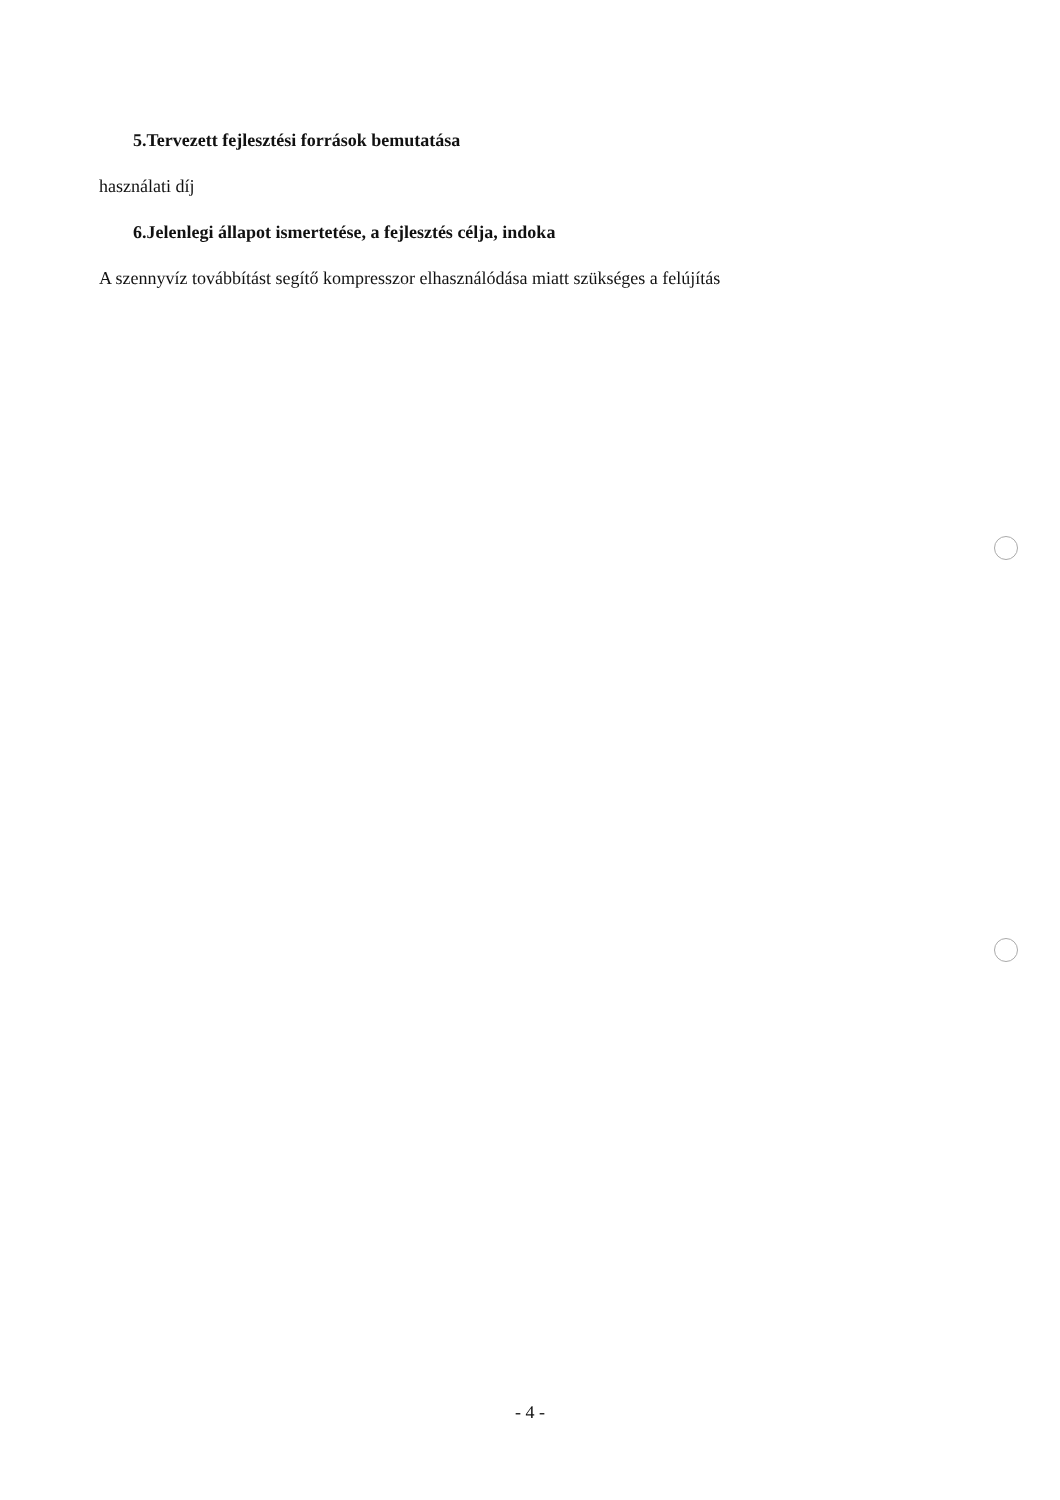5.Tervezett fejlesztési források bemutatása
használati díj
6.Jelenlegi állapot ismertetése, a fejlesztés célja, indoka
A szennyvíz továbbítást segítő kompresszor elhasználódása miatt szükséges a felújítás
- 4 -